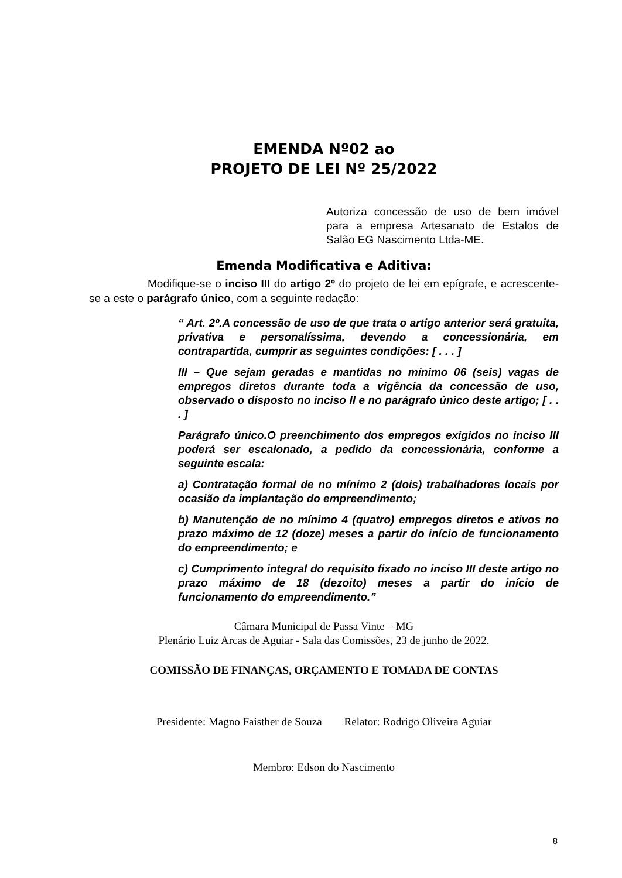EMENDA Nº02 ao
PROJETO DE LEI Nº 25/2022
Autoriza concessão de uso de bem imóvel para a empresa Artesanato de Estalos de Salão EG Nascimento Ltda-ME.
Emenda Modificativa e Aditiva:
Modifique-se o inciso III do artigo 2º do projeto de lei em epígrafe, e acrescente-se a este o parágrafo único, com a seguinte redação:
“ Art. 2º.A concessão de uso de que trata o artigo anterior será gratuita, privativa e personalíssima, devendo a concessionária, em contrapartida, cumprir as seguintes condições: [ . . . ]
III – Que sejam geradas e mantidas no mínimo 06 (seis) vagas de empregos diretos durante toda a vigência da concessão de uso, observado o disposto no inciso II e no parágrafo único deste artigo; [ . . . ]
Parágrafo único.O preenchimento dos empregos exigidos no inciso III poderá ser escalonado, a pedido da concessionária, conforme a seguinte escala:
a) Contratação formal de no mínimo 2 (dois) trabalhadores locais por ocasião da implantação do empreendimento;
b) Manutenção de no mínimo 4 (quatro) empregos diretos e ativos no prazo máximo de 12 (doze) meses a partir do início de funcionamento do empreendimento; e
c) Cumprimento integral do requisito fixado no inciso III deste artigo no prazo máximo de 18 (dezoito) meses a partir do início de funcionamento do empreendimento.”
Câmara Municipal de Passa Vinte – MG
Plenário Luiz Arcas de Aguiar - Sala das Comissões, 23 de junho de 2022.
COMISSÃO DE FINANÇAS, ORÇAMENTO E TOMADA DE CONTAS
Presidente: Magno Faisther de Souza Relator: Rodrigo Oliveira Aguiar
Membro: Edson do Nascimento
8